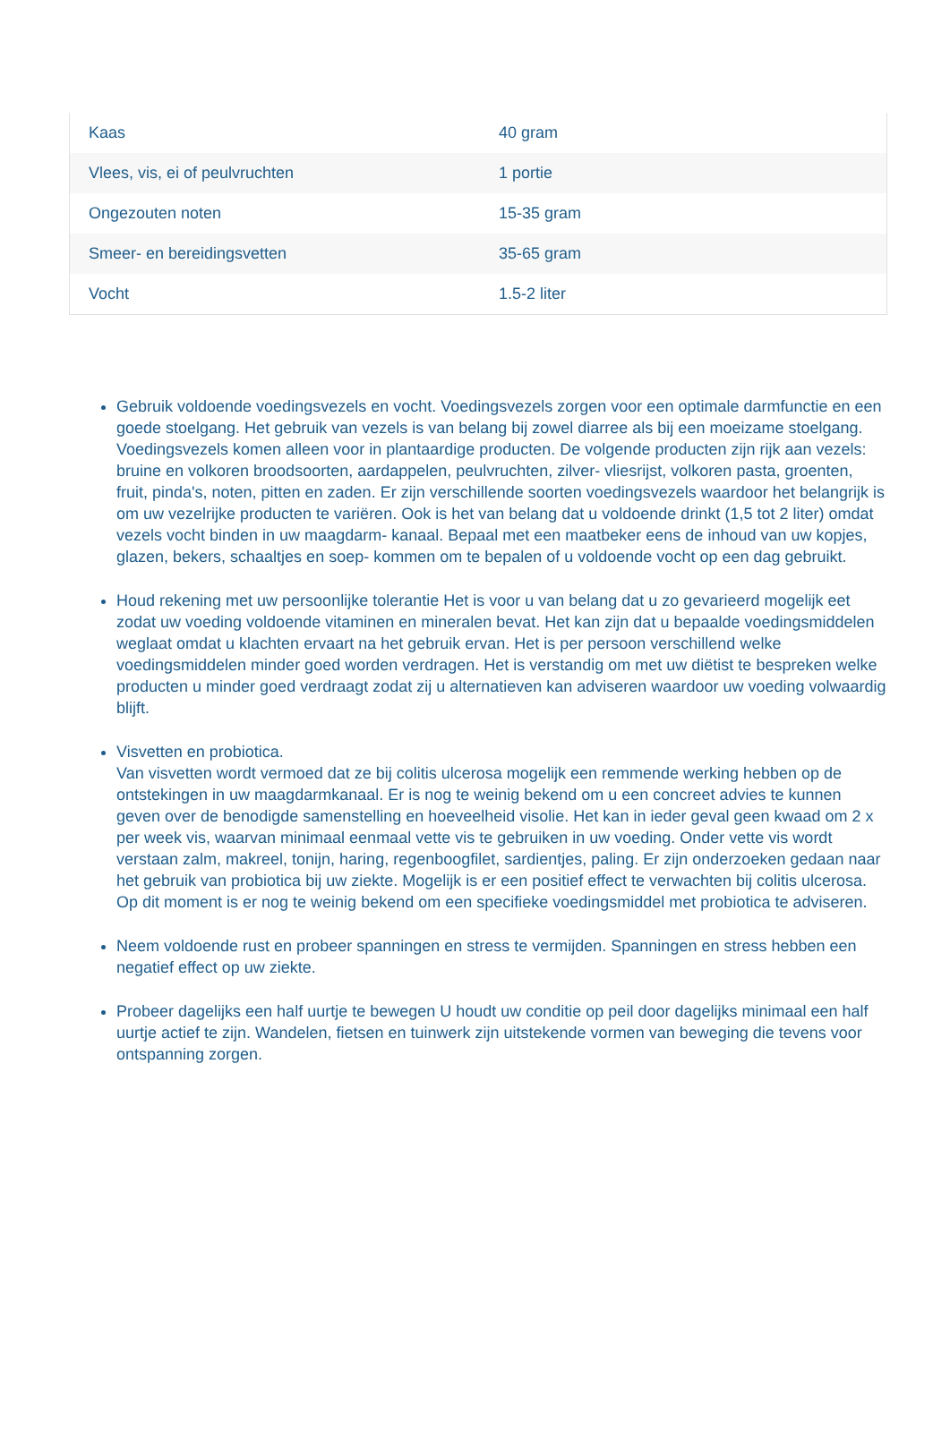| Kaas | 40 gram |
| Vlees, vis, ei of peulvruchten | 1 portie |
| Ongezouten noten | 15-35 gram |
| Smeer- en bereidingsvetten | 35-65 gram |
| Vocht | 1.5-2 liter |
Gebruik voldoende voedingsvezels en vocht. Voedingsvezels zorgen voor een optimale darmfunctie en een goede stoelgang. Het gebruik van vezels is van belang bij zowel diarree als bij een moeizame stoelgang. Voedingsvezels komen alleen voor in plantaardige producten. De volgende producten zijn rijk aan vezels: bruine en volkoren broodsoorten, aardappelen, peulvruchten, zilver- vliesrijst, volkoren pasta, groenten, fruit, pinda's, noten, pitten en zaden. Er zijn verschillende soorten voedingsvezels waardoor het belangrijk is om uw vezelrijke producten te variëren. Ook is het van belang dat u voldoende drinkt (1,5 tot 2 liter) omdat vezels vocht binden in uw maagdarm- kanaal. Bepaal met een maatbeker eens de inhoud van uw kopjes, glazen, bekers, schaaltjes en soep- kommen om te bepalen of u voldoende vocht op een dag gebruikt.
Houd rekening met uw persoonlijke tolerantie Het is voor u van belang dat u zo gevarieerd mogelijk eet zodat uw voeding voldoende vitaminen en mineralen bevat. Het kan zijn dat u bepaalde voedingsmiddelen weglaat omdat u klachten ervaart na het gebruik ervan. Het is per persoon verschillend welke voedingsmiddelen minder goed worden verdragen. Het is verstandig om met uw diëtist te bespreken welke producten u minder goed verdraagt zodat zij u alternatieven kan adviseren waardoor uw voeding volwaardig blijft.
Visvetten en probiotica.
Van visvetten wordt vermoed dat ze bij colitis ulcerosa mogelijk een remmende werking hebben op de ontstekingen in uw maagdarmkanaal. Er is nog te weinig bekend om u een concreet advies te kunnen geven over de benodigde samenstelling en hoeveelheid visolie. Het kan in ieder geval geen kwaad om 2 x per week vis, waarvan minimaal eenmaal vette vis te gebruiken in uw voeding. Onder vette vis wordt verstaan zalm, makreel, tonijn, haring, regenboogfilet, sardientjes, paling. Er zijn onderzoeken gedaan naar het gebruik van probiotica bij uw ziekte. Mogelijk is er een positief effect te verwachten bij colitis ulcerosa. Op dit moment is er nog te weinig bekend om een specifieke voedingsmiddel met probiotica te adviseren.
Neem voldoende rust en probeer spanningen en stress te vermijden. Spanningen en stress hebben een negatief effect op uw ziekte.
Probeer dagelijks een half uurtje te bewegen U houdt uw conditie op peil door dagelijks minimaal een half uurtje actief te zijn. Wandelen, fietsen en tuinwerk zijn uitstekende vormen van beweging die tevens voor ontspanning zorgen.